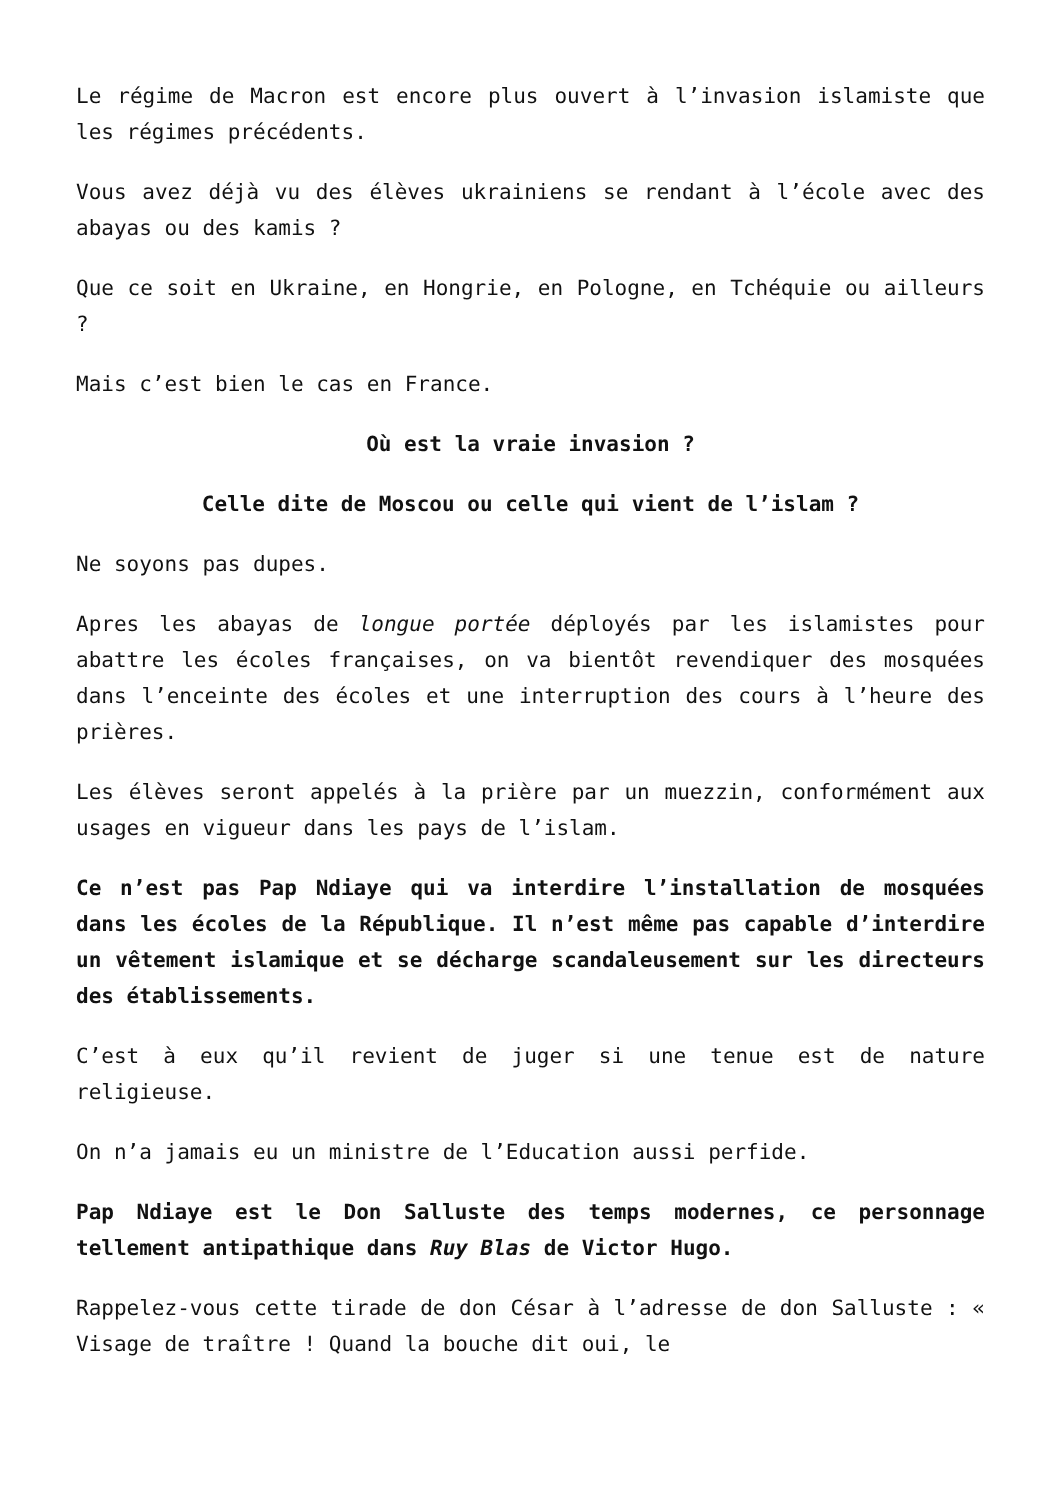Le régime de Macron est encore plus ouvert à l’invasion islamiste que les régimes précédents.
Vous avez déjà vu des élèves ukrainiens se rendant à l’école avec des abayas ou des kamis ?
Que ce soit en Ukraine, en Hongrie, en Pologne, en Tchéquie ou ailleurs ?
Mais c’est bien le cas en France.
Où est la vraie invasion ?
Celle dite de Moscou ou celle qui vient de l’islam ?
Ne soyons pas dupes.
Apres les abayas de longue portée déployés par les islamistes pour abattre les écoles françaises, on va bientôt revendiquer des mosquées dans l’enceinte des écoles et une interruption des cours à l’heure des prières.
Les élèves seront appelés à la prière par un muezzin, conformément aux usages en vigueur dans les pays de l’islam.
Ce n’est pas Pap Ndiaye qui va interdire l’installation de mosquées dans les écoles de la République. Il n’est même pas capable d’interdire un vêtement islamique et se décharge scandaleusement sur les directeurs des établissements.
C’est à eux qu’il revient de juger si une tenue est de nature religieuse.
On n’a jamais eu un ministre de l’Education aussi perfide.
Pap Ndiaye est le Don Salluste des temps modernes, ce personnage tellement antipathique dans Ruy Blas de Victor Hugo.
Rappelez-vous cette tirade de don César à l’adresse de don Salluste : « Visage de traître ! Quand la bouche dit oui, le